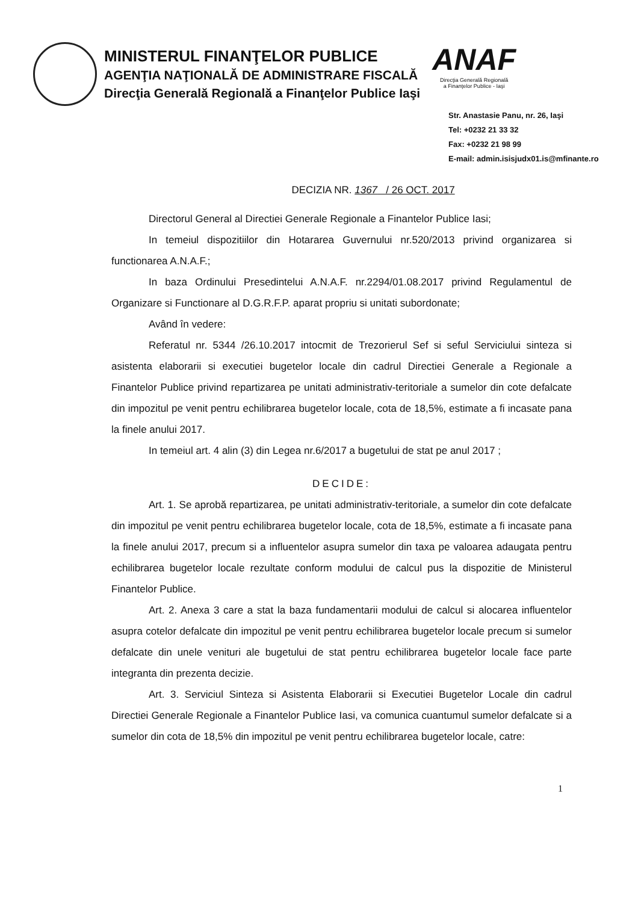MINISTERUL FINANŢELOR PUBLICE
AGENŢIA NAŢIONALĂ DE ADMINISTRARE FISCALĂ
Direcţia Generală Regională a Finanţelor Publice Iaşi
ANAF
Direcţia Generală Regională
a Finanţelor Publice - Iaşi
Str. Anastasie Panu, nr. 26, Iaşi
Tel: +0232 21 33 32
Fax: +0232 21 98 99
E-mail: admin.isisjudx01.is@mfinante.ro
DECIZIA NR. 1367 / 26 OCT. 2017
Directorul General al Directiei Generale Regionale a Finantelor Publice Iasi;
In temeiul dispozitiilor din Hotararea Guvernului nr.520/2013 privind organizarea si functionarea A.N.A.F.;
In baza Ordinului Presedintelui A.N.A.F. nr.2294/01.08.2017 privind Regulamentul de Organizare si Functionare al D.G.R.F.P. aparat propriu si unitati subordonate;
Având în vedere:
Referatul nr. 5344 /26.10.2017 intocmit de Trezorierul Sef si seful Serviciului sinteza si asistenta elaborarii si executiei bugetelor locale din cadrul Directiei Generale a Regionale a Finantelor Publice privind repartizarea pe unitati administrativ-teritoriale a sumelor din cote defalcate din impozitul pe venit pentru echilibrarea bugetelor locale, cota de 18,5%, estimate a fi incasate pana la finele anului 2017.
In temeiul art. 4 alin (3) din Legea nr.6/2017 a bugetului de stat pe anul 2017 ;
DECIDE:
Art. 1. Se aprobă repartizarea, pe unitati administrativ-teritoriale, a sumelor din cote defalcate din impozitul pe venit pentru echilibrarea bugetelor locale, cota de 18,5%, estimate a fi incasate pana la finele anului 2017, precum si a influentelor asupra sumelor din taxa pe valoarea adaugata pentru echilibrarea bugetelor locale rezultate conform modului de calcul pus la dispozitie de Ministerul Finantelor Publice.
Art. 2. Anexa 3 care a stat la baza fundamentarii modului de calcul si alocarea influentelor asupra cotelor defalcate din impozitul pe venit pentru echilibrarea bugetelor locale precum si sumelor defalcate din unele venituri ale bugetului de stat pentru echilibrarea bugetelor locale face parte integranta din prezenta decizie.
Art. 3. Serviciul Sinteza si Asistenta Elaborarii si Executiei Bugetelor Locale din cadrul Directiei Generale Regionale a Finantelor Publice Iasi, va comunica cuantumul sumelor defalcate si a sumelor din cota de 18,5% din impozitul pe venit pentru echilibrarea bugetelor locale, catre:
1